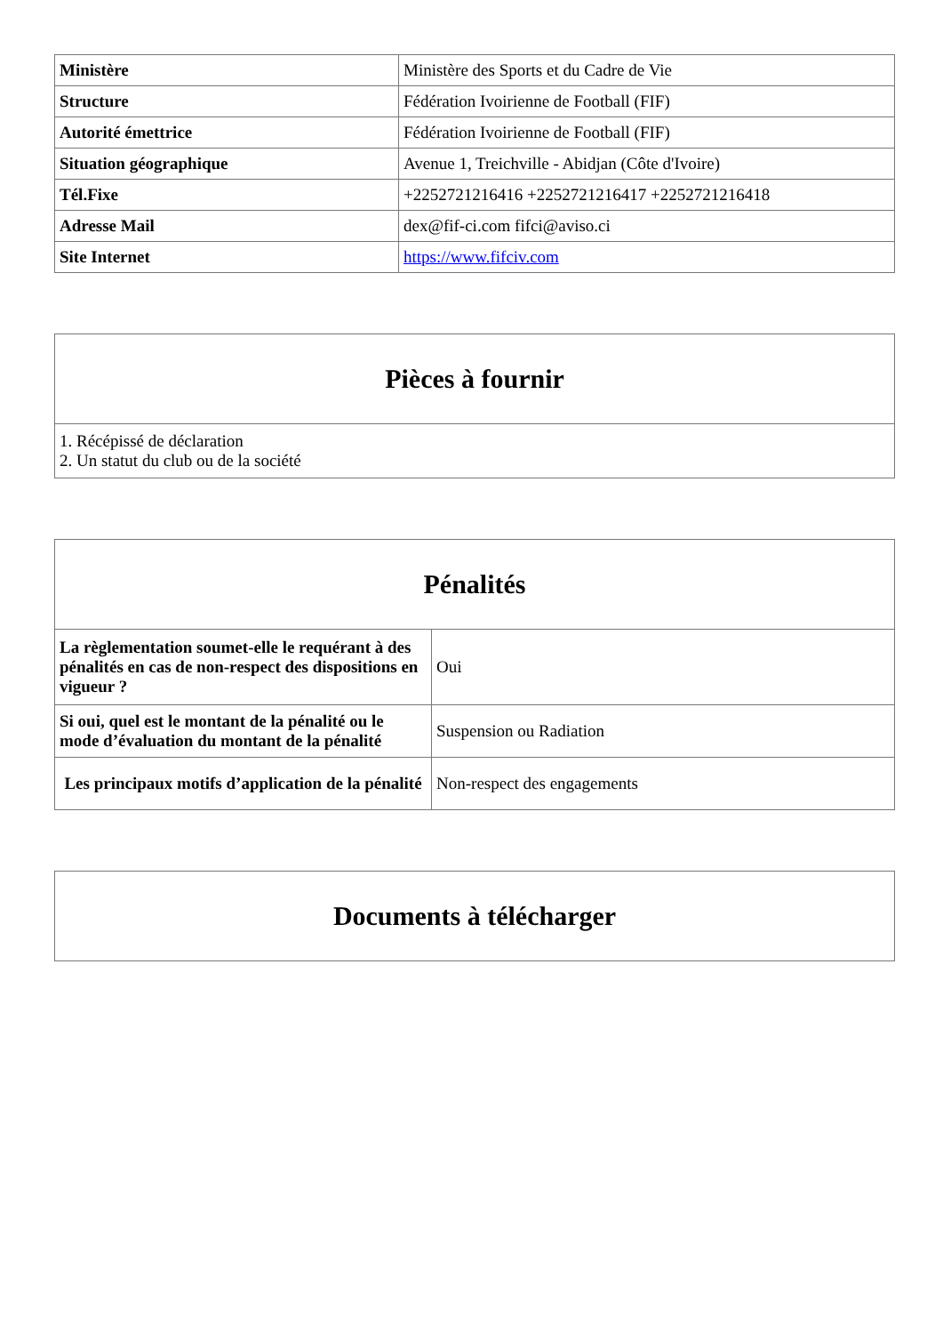| Ministère | Ministère des Sports et du Cadre de Vie |
| Structure | Fédération Ivoirienne de Football (FIF) |
| Autorité émettrice | Fédération Ivoirienne de Football (FIF) |
| Situation géographique | Avenue 1, Treichville - Abidjan (Côte d'Ivoire) |
| Tél.Fixe | +2252721216416 +2252721216417 +2252721216418 |
| Adresse Mail | dex@fif-ci.com fifci@aviso.ci |
| Site Internet | https://www.fifciv.com |
| Pièces à fournir |
| --- |
| 1. Récépissé de déclaration 2. Un statut du club ou de la société |
| Pénalités | |
| --- | --- |
| La règlementation soumet-elle le requérant à des pénalités en cas de non-respect des dispositions en vigueur ? | Oui |
| Si oui, quel est le montant de la pénalité ou le mode d’évaluation du montant de la pénalité | Suspension ou Radiation |
| Les principaux motifs d’application de la pénalité | Non-respect des engagements |
| Documents à télécharger |
| --- |